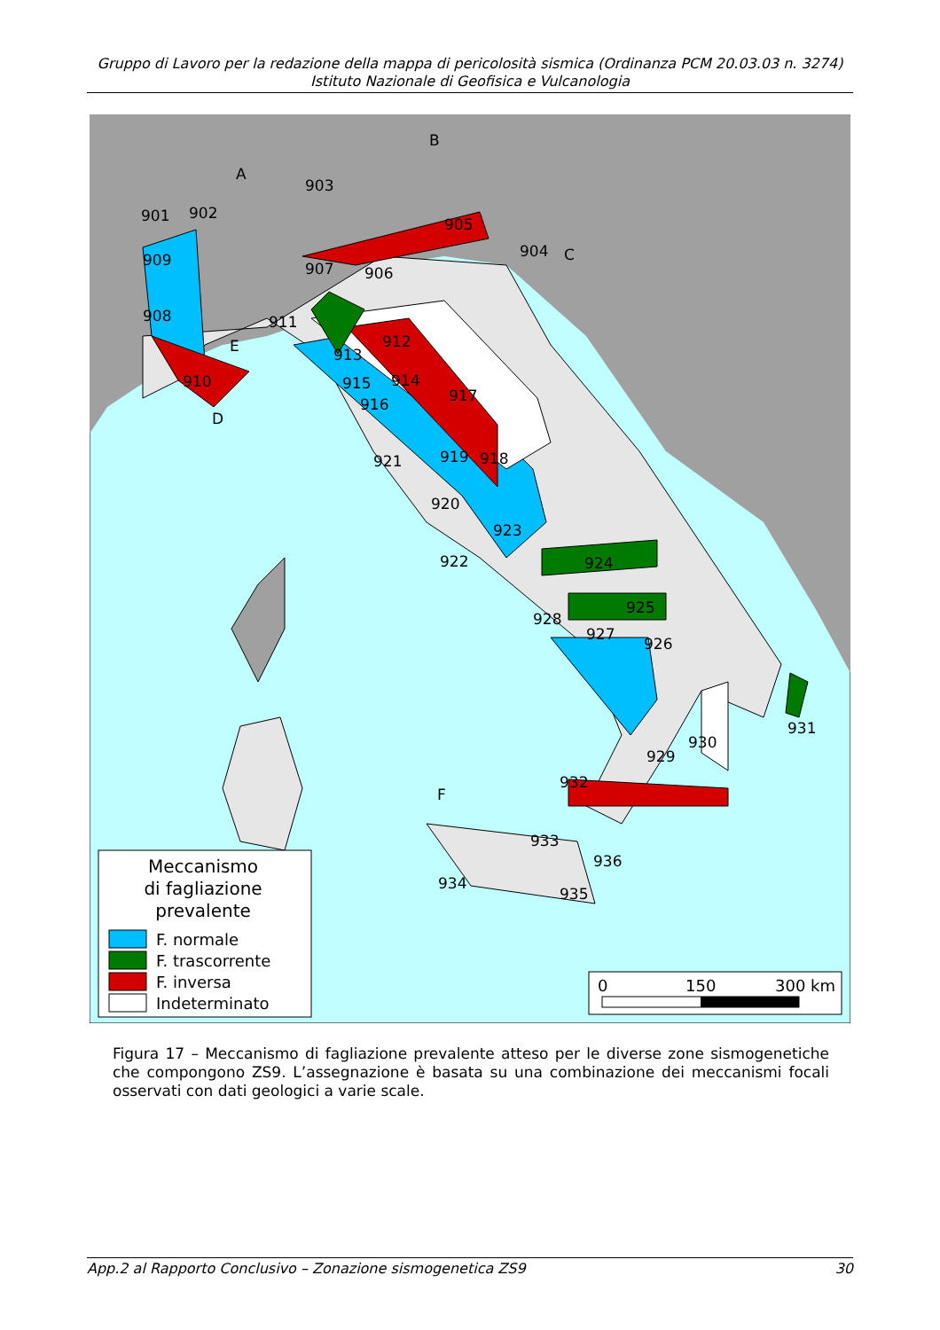Gruppo di Lavoro per la redazione della mappa di pericolosità sismica (Ordinanza PCM 20.03.03 n. 3274)
Istituto Nazionale di Geofisica e Vulcanologia
Meccanismo
di fagliazione
prevalente
F. normale
F. trascorrente
F. inversa
Indeterminato
0
150
300 km
901
902
903
904
905
906
907
908
909
910
911
912
913
914
915
916
917
918
919
920
921
922
923
924
925
926
927
928
929
930
931
932
933
934
935
936
A
B
C
D
E
F
Figura 17 – Meccanismo di fagliazione prevalente atteso per le diverse zone sismogenetiche che compongono ZS9. L’assegnazione è basata su una combinazione dei meccanismi focali osservati con dati geologici a varie scale.
App.2 al Rapporto Conclusivo – Zonazione sismogenetica ZS9 30